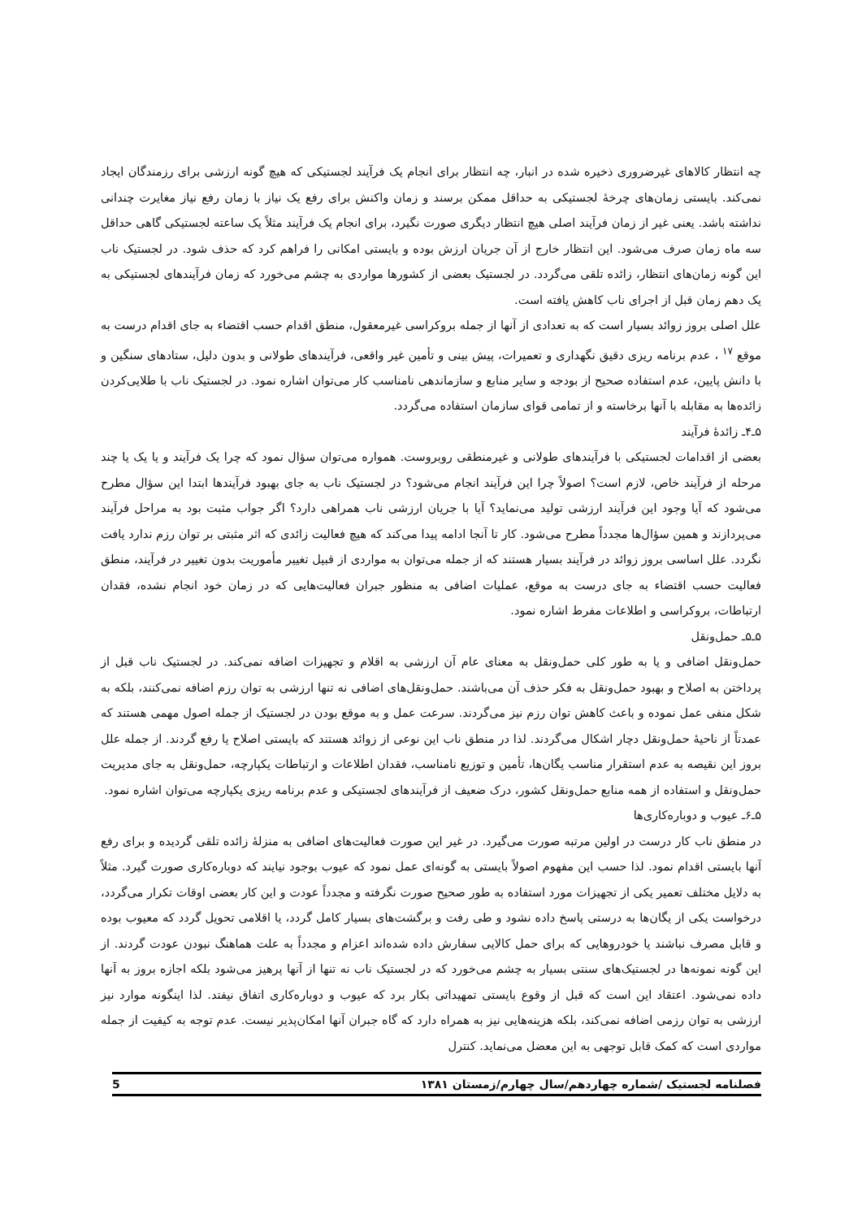چه انتظار کالاهای غیرضروری ذخیره شده در انبار، چه انتظار برای انجام یک فرآیند لجستیکی که هیچ گونه ارزشی برای رزمندگان ایجاد نمی‌کند. بایستی زمان‌های چرخهٔ لجستیکی به حداقل ممکن برسند و زمان واکنش برای رفع یک نیاز با زمان رفع نیاز مغایرت چندانی نداشته باشد. یعنی غیر از زمان فرآیند اصلی هیچ انتظار دیگری صورت نگیرد، برای انجام یک فرآیند مثلاً یک ساعته لجستیکی گاهی حداقل سه ماه زمان صرف می‌شود. این انتظار خارج از آن جریان ارزش بوده و بایستی امکانی را فراهم کرد که حذف شود. در لجستیک ناب این گونه زمان‌های انتظار، زائده تلقی می‌گردد. در لجستیک بعضی از کشورها مواردی به چشم می‌خورد که زمان فرآیندهای لجستیکی به یک دهم زمان قبل از اجرای ناب کاهش یافته است.
علل اصلی بروز زوائد بسیار است که به تعدادی از آنها از جمله بروکراسی غیرمعقول، منطق اقدام حسب اقتضاء به جای اقدام درست به موقع <sup>۱۷</sup> ، عدم برنامه ریزی دقیق نگهداری و تعمیرات، پیش بینی و تأمین غیر واقعی، فرآیندهای طولانی و بدون دلیل، ستادهای سنگین و با دانش پایین، عدم استفاده صحیح از بودجه و سایر منابع و سازماندهی نامناسب کار می‌توان اشاره نمود. در لجستیک ناب با طلایی‌کردن زائده‌ها به مقابله با آنها برخاسته و از تمامی قوای سازمان استفاده می‌گردد.
۵ـ۴ـ زائدهٔ فرآیند
بعضی از اقدامات لجستیکی با فرآیندهای طولانی و غیرمنطقی روبروست. همواره می‌توان سؤال نمود که چرا یک فرآیند و یا یک یا چند مرحله از فرآیند خاص، لازم است؟ اصولاً چرا این فرآیند انجام می‌شود؟ در لجستیک ناب به جای بهبود فرآیندها ابتدا این سؤال مطرح می‌شود که آیا وجود این فرآیند ارزشی تولید می‌نماید؟ آیا با جریان ارزشی ناب همراهی دارد؟ اگر جواب مثبت بود به مراحل فرآیند می‌پردازند و همین سؤال‌ها مجدداً مطرح می‌شود. کار تا آنجا ادامه پیدا می‌کند که هیچ فعالیت زائدی که اثر مثبتی بر توان رزم ندارد یافت نگردد. علل اساسی بروز زوائد در فرآیند بسیار هستند که از جمله می‌توان به مواردی از قبیل تغییر مأموریت بدون تغییر در فرآیند، منطق فعالیت حسب اقتضاء به جای درست به موقع، عملیات اضافی به منظور جبران فعالیت‌هایی که در زمان خود انجام نشده، فقدان ارتباطات، بروکراسی و اطلاعات مفرط اشاره نمود.
۵ـ۵ـ حمل‌ونقل
حمل‌ونقل اضافی و یا به طور کلی حمل‌ونقل به معنای عام آن ارزشی به اقلام و تجهیزات اضافه نمی‌کند. در لجستیک ناب قبل از پرداختن به اصلاح و بهبود حمل‌ونقل به فکر حذف آن می‌باشند. حمل‌ونقل‌های اضافی نه تنها ارزشی به توان رزم اضافه نمی‌کنند، بلکه به شکل منفی عمل نموده و باعث کاهش توان رزم نیز می‌گردند. سرعت عمل و به موقع بودن در لجستیک از جمله اصول مهمی هستند که عمدتاً از ناحیهٔ حمل‌ونقل دچار اشکال می‌گردند. لذا در منطق ناب این نوعی از زوائد هستند که بایستی اصلاح یا رفع گردند. از جمله علل بروز این نقیصه به عدم استقرار مناسب یگان‌ها، تأمین و توزیع نامناسب، فقدان اطلاعات و ارتباطات یکپارچه، حمل‌ونقل به جای مدیریت حمل‌ونقل و استفاده از همه منابع حمل‌ونقل کشور، درک ضعیف از فرآیندهای لجستیکی و عدم برنامه ریزی یکپارچه می‌توان اشاره نمود.
۵ـ۶ـ عیوب و دوباره‌کاری‌ها
در منطق ناب کار درست در اولین مرتبه صورت می‌گیرد. در غیر این صورت فعالیت‌های اضافی به منزلهٔ زائده تلقی گردیده و برای رفع آنها بایستی اقدام نمود. لذا حسب این مفهوم اصولاً بایستی به گونه‌ای عمل نمود که عیوب بوجود نیایند که دوباره‌کاری صورت گیرد. مثلاً به دلایل مختلف تعمیر یکی از تجهیزات مورد استفاده به طور صحیح صورت نگرفته و مجدداً عودت و این کار بعضی اوقات تکرار می‌گردد، درخواست یکی از یگان‌ها به درستی پاسخ داده نشود و طی رفت و برگشت‌های بسیار کامل گردد، یا اقلامی تحویل گردد که معیوب بوده و قابل مصرف نباشند یا خودروهایی که برای حمل کالایی سفارش داده شده‌اند اعزام و مجدداً به علت هماهنگ نبودن عودت گردند. از این گونه نمونه‌ها در لجستیک‌های سنتی بسیار به چشم می‌خورد که در لجستیک ناب نه تنها از آنها پرهیز می‌شود بلکه اجازه بروز به آنها داده نمی‌شود. اعتقاد این است که قبل از وقوع بایستی تمهیداتی بکار برد که عیوب و دوباره‌کاری اتفاق نیفتد. لذا اینگونه موارد نیز ارزشی به توان رزمی اضافه نمی‌کند، بلکه هزینه‌هایی نیز به همراه دارد که گاه جبران آنها امکان‌پذیر نیست. عدم توجه به کیفیت از جمله مواردی است که کمک قابل توجهی به این معضل می‌نماید. کنترل
فصلنامه لجستیک /شماره چهاردهم/سال چهارم/زمستان ۱۳۸۱ 5